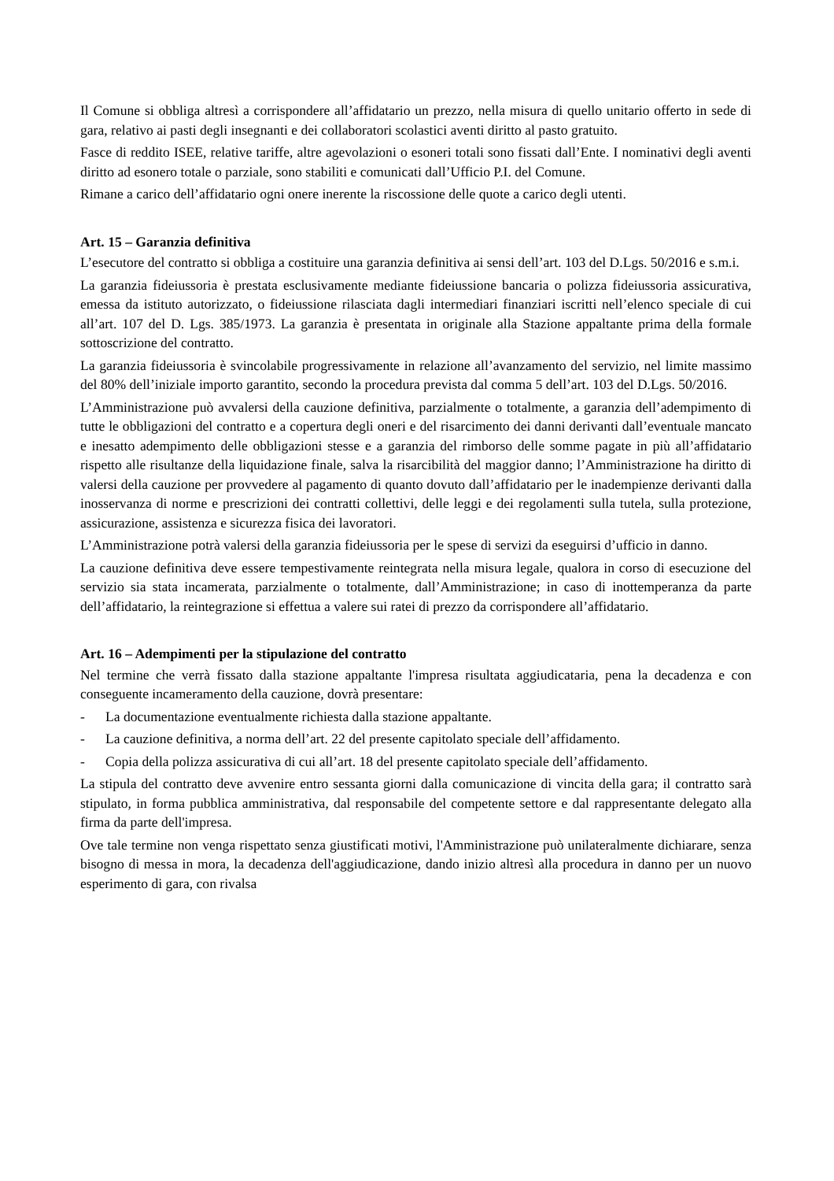Il Comune si obbliga altresì a corrispondere all’affidatario un prezzo, nella misura di quello unitario offerto in sede di gara, relativo ai pasti degli insegnanti e dei collaboratori scolastici aventi diritto al pasto gratuito.
Fasce di reddito ISEE, relative tariffe, altre agevolazioni o esoneri totali sono fissati dall’Ente. I nominativi degli aventi diritto ad esonero totale o parziale, sono stabiliti e comunicati dall’Ufficio P.I. del Comune.
Rimane a carico dell’affidatario ogni onere inerente la riscossione delle quote a carico degli utenti.
Art. 15 – Garanzia definitiva
L’esecutore del contratto si obbliga a costituire una garanzia definitiva ai sensi dell’art. 103 del D.Lgs. 50/2016 e s.m.i.
La garanzia fideiussoria è prestata esclusivamente mediante fideiussione bancaria o polizza fideiussoria assicurativa, emessa da istituto autorizzato, o fideiussione rilasciata dagli intermediari finanziari iscritti nell’elenco speciale di cui all’art. 107 del D. Lgs. 385/1973. La garanzia è presentata in originale alla Stazione appaltante prima della formale sottoscrizione del contratto.
La garanzia fideiussoria è svincolabile progressivamente in relazione all’avanzamento del servizio, nel limite massimo del 80% dell’iniziale importo garantito, secondo la procedura prevista dal comma 5 dell’art. 103 del D.Lgs. 50/2016.
L’Amministrazione può avvalersi della cauzione definitiva, parzialmente o totalmente, a garanzia dell’adempimento di tutte le obbligazioni del contratto e a copertura degli oneri e del risarcimento dei danni derivanti dall’eventuale mancato e inesatto adempimento delle obbligazioni stesse e a garanzia del rimborso delle somme pagate in più all’affidatario rispetto alle risultanze della liquidazione finale, salva la risarcibilità del maggior danno; l’Amministrazione ha diritto di valersi della cauzione per provvedere al pagamento di quanto dovuto dall’affidatario per le inadempienze derivanti dalla inosservanza di norme e prescrizioni dei contratti collettivi, delle leggi e dei regolamenti sulla tutela, sulla protezione, assicurazione, assistenza e sicurezza fisica dei lavoratori.
L’Amministrazione potrà valersi della garanzia fideiussoria per le spese di servizi da eseguirsi d’ufficio in danno.
La cauzione definitiva deve essere tempestivamente reintegrata nella misura legale, qualora in corso di esecuzione del servizio sia stata incamerata, parzialmente o totalmente, dall’Amministrazione; in caso di inottemperanza da parte dell’affidatario, la reintegrazione si effettua a valere sui ratei di prezzo da corrispondere all’affidatario.
Art. 16 – Adempimenti per la stipulazione del contratto
Nel termine che verrà fissato dalla stazione appaltante l'impresa risultata aggiudicataria, pena la decadenza e con conseguente incameramento della cauzione, dovrà presentare:
- La documentazione eventualmente richiesta dalla stazione appaltante.
- La cauzione definitiva, a norma dell’art. 22 del presente capitolato speciale dell’affidamento.
- Copia della polizza assicurativa di cui all’art. 18 del presente capitolato speciale dell’affidamento.
La stipula del contratto deve avvenire entro sessanta giorni dalla comunicazione di vincita della gara; il contratto sarà stipulato, in forma pubblica amministrativa, dal responsabile del competente settore e dal rappresentante delegato alla firma da parte dell'impresa.
Ove tale termine non venga rispettato senza giustificati motivi, l'Amministrazione può unilateralmente dichiarare, senza bisogno di messa in mora, la decadenza dell'aggiudicazione, dando inizio altresì alla procedura in danno per un nuovo esperimento di gara, con rivalsa